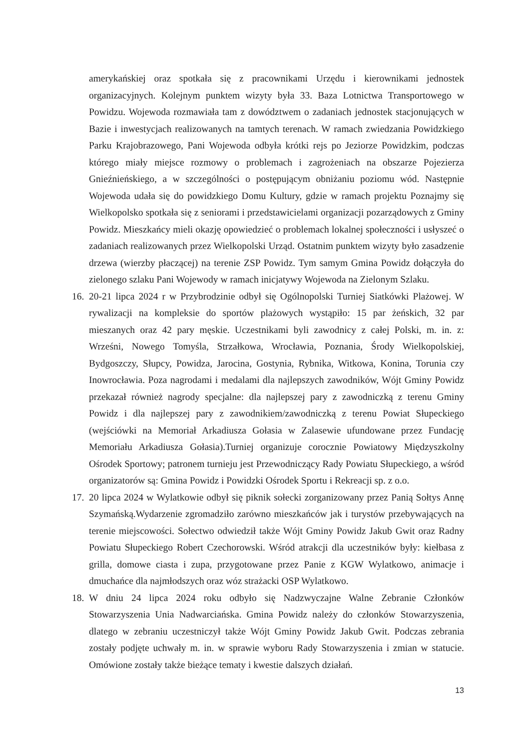amerykańskiej oraz spotkała się z pracownikami Urzędu i kierownikami jednostek organizacyjnych. Kolejnym punktem wizyty była 33. Baza Lotnictwa Transportowego w Powidzu. Wojewoda rozmawiała tam z dowództwem o zadaniach jednostek stacjonujących w Bazie i inwestycjach realizowanych na tamtych terenach. W ramach zwiedzania Powidzkiego Parku Krajobrazowego, Pani Wojewoda odbyła krótki rejs po Jeziorze Powidzkim, podczas którego miały miejsce rozmowy o problemach i zagrożeniach na obszarze Pojezierza Gnieźnieńskiego, a w szczególności o postępującym obniżaniu poziomu wód. Następnie Wojewoda udała się do powidzkiego Domu Kultury, gdzie w ramach projektu Poznajmy się Wielkopolsko spotkała się z seniorami i przedstawicielami organizacji pozarządowych z Gminy Powidz. Mieszkańcy mieli okazję opowiedzieć o problemach lokalnej społeczności i usłyszeć o zadaniach realizowanych przez Wielkopolski Urząd. Ostatnim punktem wizyty było zasadzenie drzewa (wierzby płaczącej) na terenie ZSP Powidz. Tym samym Gmina Powidz dołączyła do zielonego szlaku Pani Wojewody w ramach inicjatywy Wojewoda na Zielonym Szlaku.
16. 20-21 lipca 2024 r w Przybrodzinie odbył się Ogólnopolski Turniej Siatkówki Plażowej. W rywalizacji na kompleksie do sportów plażowych wystąpiło: 15 par żeńskich, 32 par mieszanych oraz 42 pary męskie. Uczestnikami byli zawodnicy z całej Polski, m. in. z: Wrześni, Nowego Tomyśla, Strzałkowa, Wrocławia, Poznania, Środy Wielkopolskiej, Bydgoszczy, Słupcy, Powidza, Jarocina, Gostynia, Rybnika, Witkowa, Konina, Torunia czy Inowrocławia. Poza nagrodami i medalami dla najlepszych zawodników, Wójt Gminy Powidz przekazał również nagrody specjalne: dla najlepszej pary z zawodniczką z terenu Gminy Powidz i dla najlepszej pary z zawodnikiem/zawodniczką z terenu Powiat Słupeckiego (wejściówki na Memoriał Arkadiusza Gołasia w Zalasewie ufundowane przez Fundację Memoriału Arkadiusza Gołasia).Turniej organizuje corocznie Powiatowy Międzyszkolny Ośrodek Sportowy; patronem turnieju jest Przewodniczący Rady Powiatu Słupeckiego, a wśród organizatorów są: Gmina Powidz i Powidzki Ośrodek Sportu i Rekreacji sp. z o.o.
17. 20 lipca 2024 w Wylatkowie odbył się piknik sołecki zorganizowany przez Panią Sołtys Annę Szymańską.Wydarzenie zgromadziło zarówno mieszkańców jak i turystów przebywających na terenie miejscowości. Sołectwo odwiedził także Wójt Gminy Powidz Jakub Gwit oraz Radny Powiatu Słupeckiego Robert Czechorowski. Wśród atrakcji dla uczestników były: kiełbasa z grilla, domowe ciasta i zupa, przygotowane przez Panie z KGW Wylatkowo, animacje i dmuchańce dla najmłodszych oraz wóz strażacki OSP Wylatkowo.
18. W dniu 24 lipca 2024 roku odbyło się Nadzwyczajne Walne Zebranie Członków Stowarzyszenia Unia Nadwarciańska. Gmina Powidz należy do członków Stowarzyszenia, dlatego w zebraniu uczestniczył także Wójt Gminy Powidz Jakub Gwit. Podczas zebrania zostały podjęte uchwały m. in. w sprawie wyboru Rady Stowarzyszenia i zmian w statucie. Omówione zostały także bieżące tematy i kwestie dalszych działań.
13